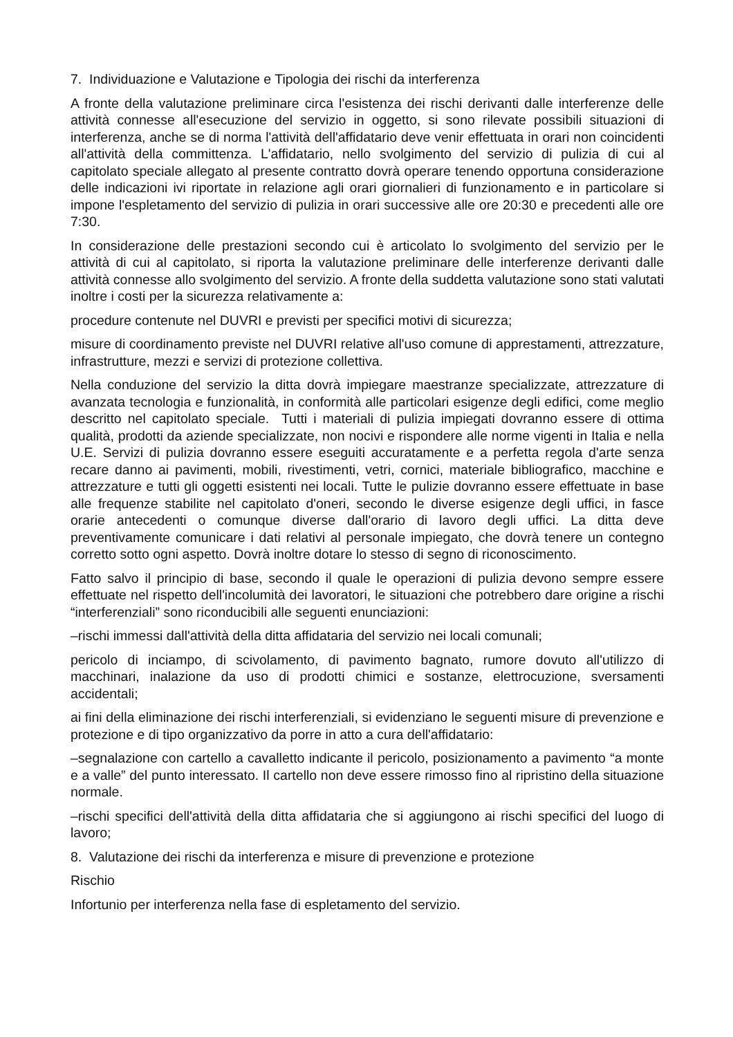7. Individuazione e Valutazione e Tipologia dei rischi da interferenza
A fronte della valutazione preliminare circa l'esistenza dei rischi derivanti dalle interferenze delle attività connesse all'esecuzione del servizio in oggetto, si sono rilevate possibili situazioni di interferenza, anche se di norma l'attività dell'affidatario deve venir effettuata in orari non coincidenti all'attività della committenza. L'affidatario, nello svolgimento del servizio di pulizia di cui al capitolato speciale allegato al presente contratto dovrà operare tenendo opportuna considerazione delle indicazioni ivi riportate in relazione agli orari giornalieri di funzionamento e in particolare si impone l'espletamento del servizio di pulizia in orari successive alle ore 20:30 e precedenti alle ore 7:30.
In considerazione delle prestazioni secondo cui è articolato lo svolgimento del servizio per le attività di cui al capitolato, si riporta la valutazione preliminare delle interferenze derivanti dalle attività connesse allo svolgimento del servizio. A fronte della suddetta valutazione sono stati valutati inoltre i costi per la sicurezza relativamente a:
procedure contenute nel DUVRI e previsti per specifici motivi di sicurezza;
misure di coordinamento previste nel DUVRI relative all'uso comune di apprestamenti, attrezzature, infrastrutture, mezzi e servizi di protezione collettiva.
Nella conduzione del servizio la ditta dovrà impiegare maestranze specializzate, attrezzature di avanzata tecnologia e funzionalità, in conformità alle particolari esigenze degli edifici, come meglio descritto nel capitolato speciale. Tutti i materiali di pulizia impiegati dovranno essere di ottima qualità, prodotti da aziende specializzate, non nocivi e rispondere alle norme vigenti in Italia e nella U.E. Servizi di pulizia dovranno essere eseguiti accuratamente e a perfetta regola d'arte senza recare danno ai pavimenti, mobili, rivestimenti, vetri, cornici, materiale bibliografico, macchine e attrezzature e tutti gli oggetti esistenti nei locali. Tutte le pulizie dovranno essere effettuate in base alle frequenze stabilite nel capitolato d'oneri, secondo le diverse esigenze degli uffici, in fasce orarie antecedenti o comunque diverse dall'orario di lavoro degli uffici. La ditta deve preventivamente comunicare i dati relativi al personale impiegato, che dovrà tenere un contegno corretto sotto ogni aspetto. Dovrà inoltre dotare lo stesso di segno di riconoscimento.
Fatto salvo il principio di base, secondo il quale le operazioni di pulizia devono sempre essere effettuate nel rispetto dell'incolumità dei lavoratori, le situazioni che potrebbero dare origine a rischi “interferenziali” sono riconducibili alle seguenti enunciazioni:
–rischi immessi dall'attività della ditta affidataria del servizio nei locali comunali;
pericolo di inciampo, di scivolamento, di pavimento bagnato, rumore dovuto all'utilizzo di macchinari, inalazione da uso di prodotti chimici e sostanze, elettrocuzione, sversamenti accidentali;
ai fini della eliminazione dei rischi interferenziali, si evidenziano le seguenti misure di prevenzione e protezione e di tipo organizzativo da porre in atto a cura dell'affidatario:
–segnalazione con cartello a cavalletto indicante il pericolo, posizionamento a pavimento “a monte e a valle” del punto interessato. Il cartello non deve essere rimosso fino al ripristino della situazione normale.
–rischi specifici dell'attività della ditta affidataria che si aggiungono ai rischi specifici del luogo di lavoro;
8. Valutazione dei rischi da interferenza e misure di prevenzione e protezione
Rischio
Infortunio per interferenza nella fase di espletamento del servizio.